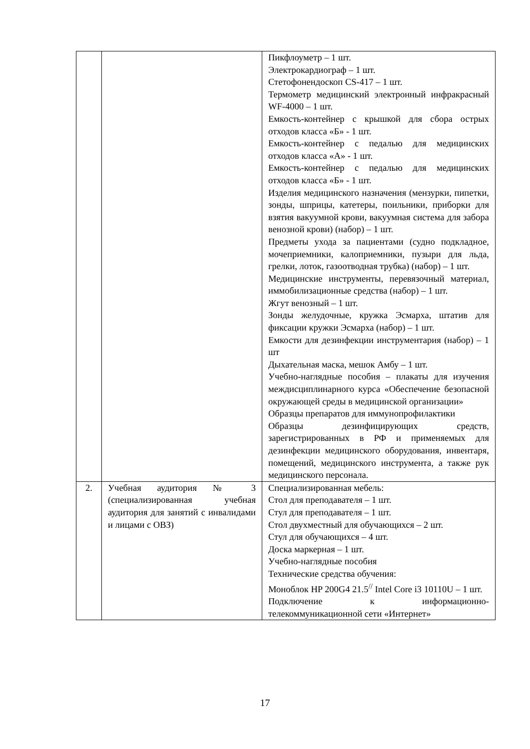| | | Пикфлоуметр – 1 шт. Электрокардиограф – 1 шт. Стетофонендоскоп CS-417 – 1 шт. Термометр медицинский электронный инфракрасный WF-4000 – 1 шт. Емкость-контейнер с крышкой для сбора острых отходов класса «Б» - 1 шт. Емкость-контейнер с педалью для медицинских отходов класса «А» - 1 шт. Емкость-контейнер с педалью для медицинских отходов класса «Б» - 1 шт. Изделия медицинского назначения (мензурки, пипетки, зонды, шприцы, катетеры, поильники, приборки для взятия вакуумной крови, вакуумная система для забора венозной крови) (набор) – 1 шт. Предметы ухода за пациентами (судно подкладное, мочеприемники, калоприемники, пузыри для льда, грелки, лоток, газоотводная трубка) (набор) – 1 шт. Медицинские инструменты, перевязочный материал, иммобилизационные средства (набор) – 1 шт. Жгут венозный – 1 шт. Зонды желудочные, кружка Эсмарха, штатив для фиксации кружки Эсмарха (набор) – 1 шт. Емкости для дезинфекции инструментария (набор) – 1 шт Дыхательная маска, мешок Амбу – 1 шт. Учебно-наглядные пособия – плакаты для изучения междисциплинарного курса «Обеспечение безопасной окружающей среды в медицинской организации» Образцы препаратов для иммунопрофилактики Образцы дезинфицирующих средств, зарегистрированных в РФ и применяемых для дезинфекции медицинского оборудования, инвентаря, помещений, медицинского инструмента, а также рук медицинского персонала. |
| 2. | Учебная аудитория № 3 (специализированная учебная аудитория для занятий с инвалидами и лицами с ОВЗ) | Специализированная мебель: Стол для преподавателя – 1 шт. Стул для преподавателя – 1 шт. Стол двухместный для обучающихся – 2 шт. Стул для обучающихся – 4 шт. Доска маркерная – 1 шт. Учебно-наглядные пособия Технические средства обучения: Моноблок HP 200G4 21.5<sup>//</sup> Intel Core i3 10110U – 1 шт. Подключение к информационно-телекоммуникационной сети «Интернет» |
17